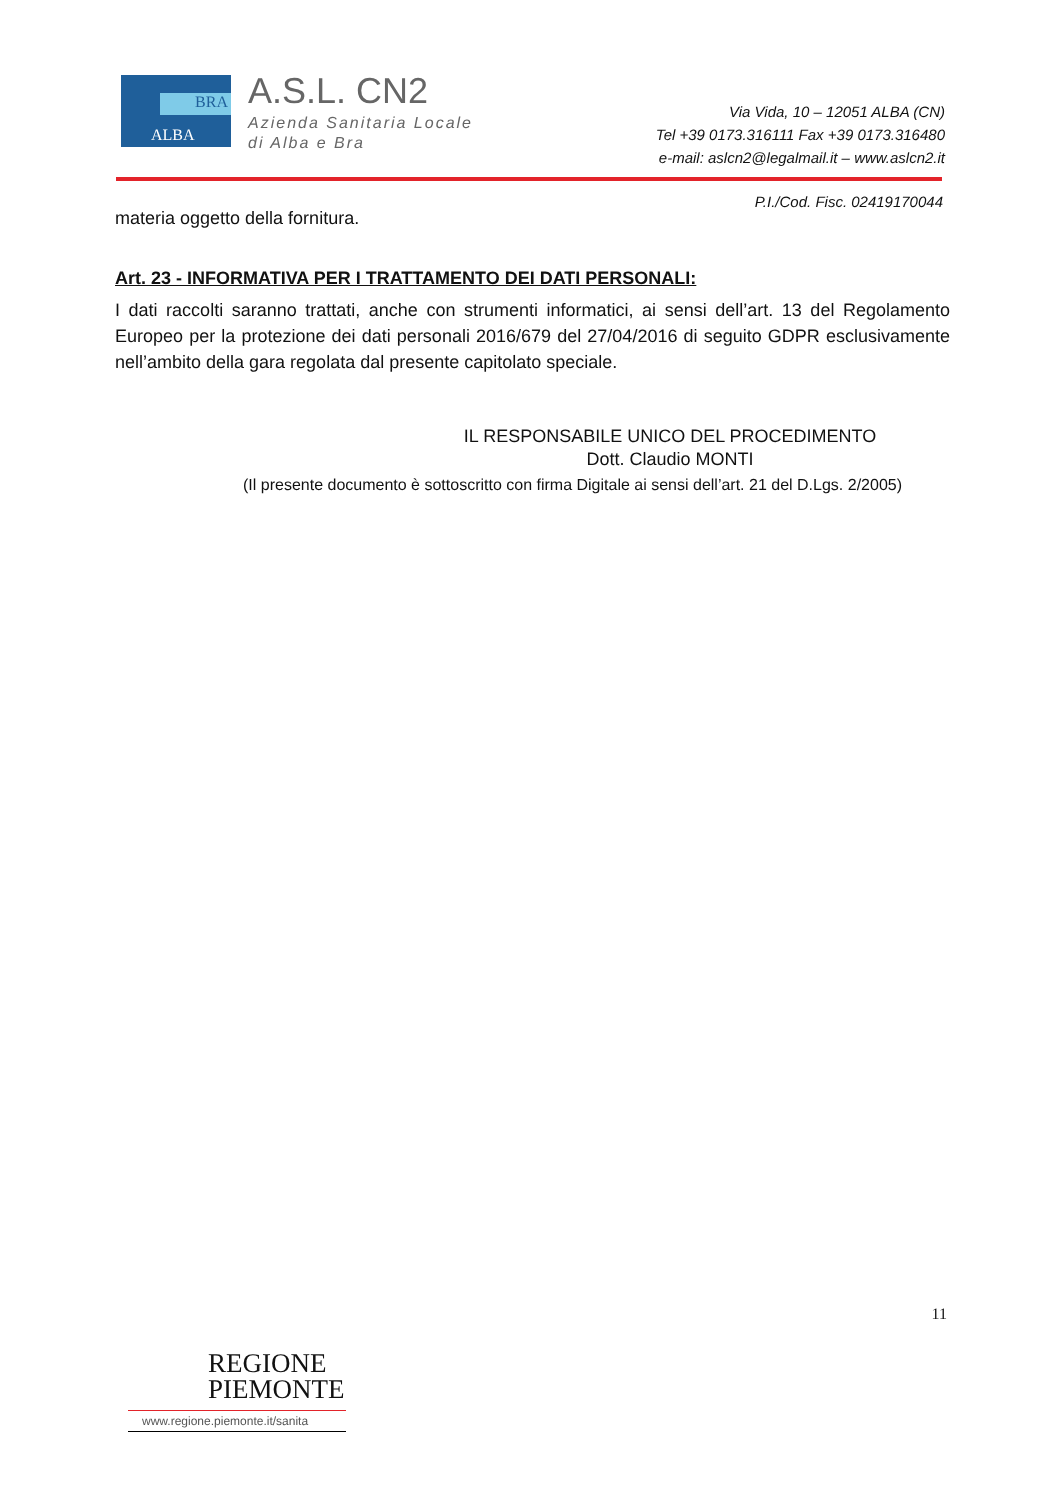BRA
ALBA
A.S.L. CN2
Azienda Sanitaria Locale
di Alba e Bra
Via Vida, 10 – 12051 ALBA (CN)
Tel +39 0173.316111 Fax +39 0173.316480
e-mail: aslcn2@legalmail.it – www.aslcn2.it
P.I./Cod. Fisc. 02419170044
materia oggetto della fornitura.
Art. 23 - INFORMATIVA PER I TRATTAMENTO DEI DATI PERSONALI:
I dati raccolti saranno trattati, anche con strumenti informatici, ai sensi dell’art. 13 del Regolamento Europeo per la protezione dei dati personali 2016/679 del 27/04/2016 di seguito GDPR esclusivamente nell’ambito della gara regolata dal presente capitolato speciale.
IL RESPONSABILE UNICO DEL PROCEDIMENTO
Dott. Claudio MONTI
(Il presente documento è sottoscritto con firma Digitale ai sensi dell’art. 21 del D.Lgs. 2/2005)
11
REGIONE
PIEMONTE
www.regione.piemonte.it/sanita